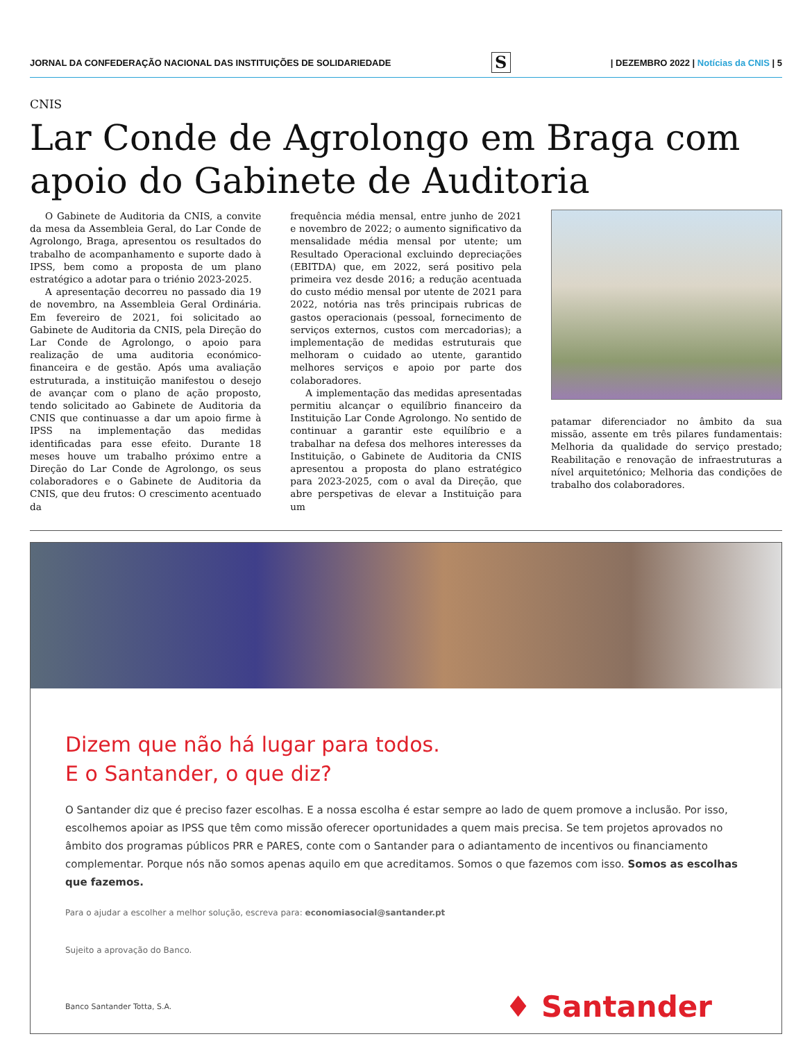JORNAL DA CONFEDERAÇÃO NACIONAL DAS INSTITUIÇÕES DE SOLIDARIEDADE S | DEZEMBRO 2022 | Notícias da CNIS | 5
CNIS
Lar Conde de Agrolongo em Braga com apoio do Gabinete de Auditoria
O Gabinete de Auditoria da CNIS, a convite da mesa da Assembleia Geral, do Lar Conde de Agrolongo, Braga, apresentou os resultados do trabalho de acompanhamento e suporte dado à IPSS, bem como a proposta de um plano estratégico a adotar para o triénio 2023-2025.
A apresentação decorreu no passado dia 19 de novembro, na Assembleia Geral Ordinária. Em fevereiro de 2021, foi solicitado ao Gabinete de Auditoria da CNIS, pela Direção do Lar Conde de Agrolongo, o apoio para realização de uma auditoria económico-financeira e de gestão. Após uma avaliação estruturada, a instituição manifestou o desejo de avançar com o plano de ação proposto, tendo solicitado ao Gabinete de Auditoria da CNIS que continuasse a dar um apoio firme à IPSS na implementação das medidas identificadas para esse efeito. Durante 18 meses houve um trabalho próximo entre a Direção do Lar Conde de Agrolongo, os seus colaboradores e o Gabinete de Auditoria da CNIS, que deu frutos: O crescimento acentuado da
frequência média mensal, entre junho de 2021 e novembro de 2022; o aumento significativo da mensalidade média mensal por utente; um Resultado Operacional excluindo depreciações (EBITDA) que, em 2022, será positivo pela primeira vez desde 2016; a redução acentuada do custo médio mensal por utente de 2021 para 2022, notória nas três principais rubricas de gastos operacionais (pessoal, fornecimento de serviços externos, custos com mercadorias); a implementação de medidas estruturais que melhoram o cuidado ao utente, garantido melhores serviços e apoio por parte dos colaboradores.
A implementação das medidas apresentadas permitiu alcançar o equilíbrio financeiro da Instituição Lar Conde Agrolongo. No sentido de continuar a garantir este equilíbrio e a trabalhar na defesa dos melhores interesses da Instituição, o Gabinete de Auditoria da CNIS apresentou a proposta do plano estratégico para 2023-2025, com o aval da Direção, que abre perspetivas de elevar a Instituição para um
patamar diferenciador no âmbito da sua missão, assente em três pilares fundamentais: Melhoria da qualidade do serviço prestado; Reabilitação e renovação de infraestruturas a nível arquitetónico; Melhoria das condições de trabalho dos colaboradores.
Dizem que não há lugar para todos.
E o Santander, o que diz?
O Santander diz que é preciso fazer escolhas. E a nossa escolha é estar sempre ao lado de quem promove a inclusão. Por isso, escolhemos apoiar as IPSS que têm como missão oferecer oportunidades a quem mais precisa. Se tem projetos aprovados no âmbito dos programas públicos PRR e PARES, conte com o Santander para o adiantamento de incentivos ou financiamento complementar. Porque nós não somos apenas aquilo em que acreditamos. Somos o que fazemos com isso. Somos as escolhas que fazemos.
Para o ajudar a escolher a melhor solução, escreva para: economiasocial@santander.pt
Sujeito a aprovação do Banco.
Banco Santander Totta, S.A. ♦ Santander